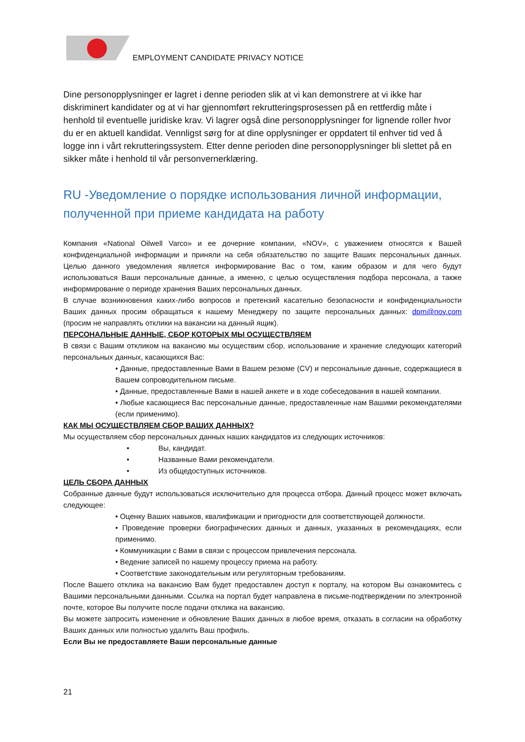EMPLOYMENT CANDIDATE PRIVACY NOTICE
Dine personopplysninger er lagret i denne perioden slik at vi kan demonstrere at vi ikke har diskriminert kandidater og at vi har gjennomført rekrutteringsprosessen på en rettferdig måte i henhold til eventuelle juridiske krav. Vi lagrer også dine personopplysninger for lignende roller hvor du er en aktuell kandidat. Vennligst sørg for at dine opplysninger er oppdatert til enhver tid ved å logge inn i vårt rekrutteringssystem. Etter denne perioden dine personopplysninger bli slettet på en sikker måte i henhold til vår personvernerklæring.
RU -Уведомление о порядке использования личной информации, полученной при приеме кандидата на работу
Компания «National Oilwell Varco» и ее дочерние компании, «NOV», с уважением относятся к Вашей конфиденциальной информации и приняли на себя обязательство по защите Ваших персональных данных. Целью данного уведомления является информирование Вас о том, каким образом и для чего будут использоваться Ваши персональные данные, а именно, с целью осуществления подбора персонала, а также информирование о периоде хранения Ваших персональных данных.
В случае возникновения каких-либо вопросов и претензий касательно безопасности и конфиденциальности Ваших данных просим обращаться к нашему Менеджеру по защите персональных данных: dpm@nov.com (просим не направлять отклики на вакансии на данный ящик).
ПЕРСОНАЛЬНЫЕ ДАННЫЕ, СБОР КОТОРЫХ МЫ ОСУЩЕСТВЛЯЕМ
В связи с Вашим откликом на вакансию мы осуществим сбор, использование и хранение следующих категорий персональных данных, касающихся Вас:
• Данные, предоставленные Вами в Вашем резюме (CV) и персональные данные, содержащиеся в Вашем сопроводительном письме.
• Данные, предоставленные Вами в нашей анкете и в ходе собеседования в нашей компании.
• Любые касающиеся Вас персональные данные, предоставленные нам Вашими рекомендателями (если применимо).
КАК МЫ ОСУЩЕСТВЛЯЕМ СБОР ВАШИХ ДАННЫХ?
Мы осуществляем сбор персональных данных наших кандидатов из следующих источников:
• Вы, кандидат.
• Названные Вами рекомендатели.
• Из общедоступных источников.
ЦЕЛЬ СБОРА ДАННЫХ
Собранные данные будут использоваться исключительно для процесса отбора. Данный процесс может включать следующее:
• Оценку Ваших навыков, квалификации и пригодности для соответствующей должности.
• Проведение проверки биографических данных и данных, указанных в рекомендациях, если применимо.
• Коммуникации с Вами в связи с процессом привлечения персонала.
• Ведение записей по нашему процессу приема на работу.
• Соответствие законодательным или регуляторным требованиям.
После Вашего отклика на вакансию Вам будет предоставлен доступ к порталу, на котором Вы ознакомитесь с Вашими персональными данными. Ссылка на портал будет направлена в письме-подтверждении по электронной почте, которое Вы получите после подачи отклика на вакансию.
Вы можете запросить изменение и обновление Ваших данных в любое время, отказать в согласии на обработку Ваших данных или полностью удалить Ваш профиль.
Если Вы не предоставляете Ваши персональные данные
21